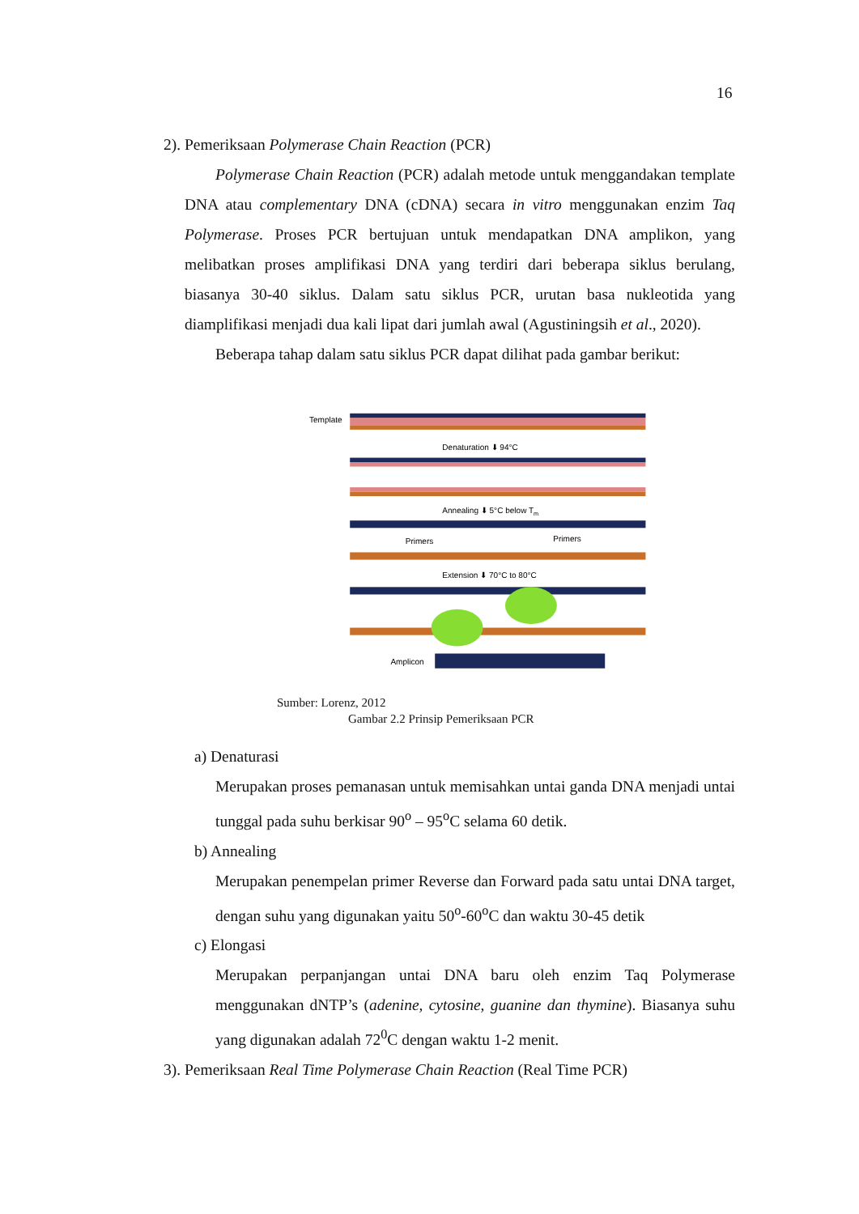16
2). Pemeriksaan Polymerase Chain Reaction (PCR)
Polymerase Chain Reaction (PCR) adalah metode untuk menggandakan template DNA atau complementary DNA (cDNA) secara in vitro menggunakan enzim Taq Polymerase. Proses PCR bertujuan untuk mendapatkan DNA amplikon, yang melibatkan proses amplifikasi DNA yang terdiri dari beberapa siklus berulang, biasanya 30-40 siklus. Dalam satu siklus PCR, urutan basa nukleotida yang diamplifikasi menjadi dua kali lipat dari jumlah awal (Agustiningsih et al., 2020).
Beberapa tahap dalam satu siklus PCR dapat dilihat pada gambar berikut:
Template
Denaturation ⬇ 94°C
Annealing ⬇ 5°C below Tm
Primers
Primers
Extension ⬇ 70°C to 80°C
Amplicon
Sumber: Lorenz, 2012
Gambar 2.2 Prinsip Pemeriksaan PCR
a) Denaturasi
Merupakan proses pemanasan untuk memisahkan untai ganda DNA menjadi untai tunggal pada suhu berkisar 90<sup>o</sup> – 95<sup>o</sup>C selama 60 detik.
b) Annealing
Merupakan penempelan primer Reverse dan Forward pada satu untai DNA target, dengan suhu yang digunakan yaitu 50<sup>o</sup>-60<sup>o</sup>C dan waktu 30-45 detik
c) Elongasi
Merupakan perpanjangan untai DNA baru oleh enzim Taq Polymerase menggunakan dNTP’s (adenine, cytosine, guanine dan thymine). Biasanya suhu yang digunakan adalah 72<sup>0</sup>C dengan waktu 1-2 menit.
3). Pemeriksaan Real Time Polymerase Chain Reaction (Real Time PCR)